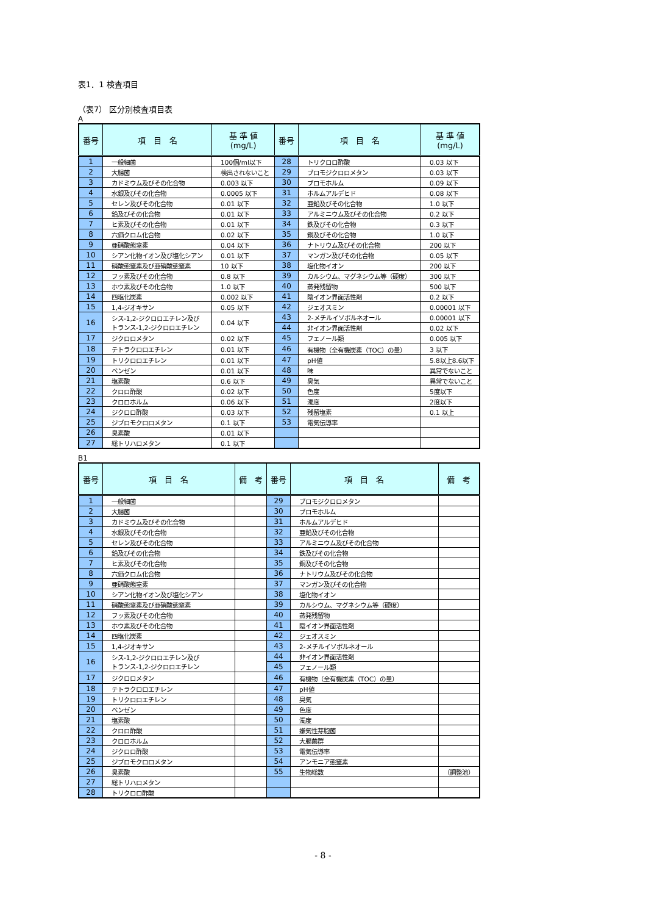表1．1 検査項目
（表7） 区分別検査項目表
A
| 番号 | 項 目 名 | 基 準 値 (mg/L) | 番号 | 項 目 名 | 基 準 値 (mg/L) |
| --- | --- | --- | --- | --- | --- |
| 1 | 一般細菌 | 100個/ml以下 | 28 | トリクロロ酢酸 | 0.03 以下 |
| 2 | 大腸菌 | 検出されないこと | 29 | ブロモジクロロメタン | 0.03 以下 |
| 3 | カドミウム及びその化合物 | 0.003 以下 | 30 | ブロモホルム | 0.09 以下 |
| 4 | 水銀及びその化合物 | 0.0005 以下 | 31 | ホルムアルデヒド | 0.08 以下 |
| 5 | セレン及びその化合物 | 0.01 以下 | 32 | 亜鉛及びその化合物 | 1.0 以下 |
| 6 | 鉛及びその化合物 | 0.01 以下 | 33 | アルミニウム及びその化合物 | 0.2 以下 |
| 7 | ヒ素及びその化合物 | 0.01 以下 | 34 | 鉄及びその化合物 | 0.3 以下 |
| 8 | 六価クロム化合物 | 0.02 以下 | 35 | 銅及びその化合物 | 1.0 以下 |
| 9 | 亜硝酸態窒素 | 0.04 以下 | 36 | ナトリウム及びその化合物 | 200 以下 |
| 10 | シアン化物イオン及び塩化シアン | 0.01 以下 | 37 | マンガン及びその化合物 | 0.05 以下 |
| 11 | 硝酸態窒素及び亜硝酸態窒素 | 10 以下 | 38 | 塩化物イオン | 200 以下 |
| 12 | フッ素及びその化合物 | 0.8 以下 | 39 | カルシウム、マグネシウム等（硬度） | 300 以下 |
| 13 | ホウ素及びその化合物 | 1.0 以下 | 40 | 蒸発残留物 | 500 以下 |
| 14 | 四塩化炭素 | 0.002 以下 | 41 | 陰イオン界面活性剤 | 0.2 以下 |
| 15 | 1,4-ジオキサン | 0.05 以下 | 42 | ジェオスミン | 0.00001 以下 |
| 16 | シス-1,2-ジクロロエチレン及び トランス-1,2-ジクロロエチレン | 0.04 以下 | 43 | 2-メチルイソボルネオール | 0.00001 以下 |
| | | | 44 | 非イオン界面活性剤 | 0.02 以下 |
| 17 | ジクロロメタン | 0.02 以下 | 45 | フェノール類 | 0.005 以下 |
| 18 | テトラクロロエチレン | 0.01 以下 | 46 | 有機物（全有機炭素（TOC）の量） | 3 以下 |
| 19 | トリクロロエチレン | 0.01 以下 | 47 | pH値 | 5.8以上8.6以下 |
| 20 | ベンゼン | 0.01 以下 | 48 | 味 | 異常でないこと |
| 21 | 塩素酸 | 0.6 以下 | 49 | 臭気 | 異常でないこと |
| 22 | クロロ酢酸 | 0.02 以下 | 50 | 色度 | 5度以下 |
| 23 | クロロホルム | 0.06 以下 | 51 | 濁度 | 2度以下 |
| 24 | ジクロロ酢酸 | 0.03 以下 | 52 | 残留塩素 | 0.1 以上 |
| 25 | ジブロモクロロメタン | 0.1 以下 | 53 | 電気伝導率 | |
| 26 | 臭素酸 | 0.01 以下 | | | |
| 27 | 総トリハロメタン | 0.1 以下 | | | |
B1
| 番号 | 項 目 名 | 備 考 | 番号 | 項 目 名 | 備 考 |
| --- | --- | --- | --- | --- | --- |
| 1 | 一般細菌 | | 29 | ブロモジクロロメタン | |
| 2 | 大腸菌 | | 30 | ブロモホルム | |
| 3 | カドミウム及びその化合物 | | 31 | ホルムアルデヒド | |
| 4 | 水銀及びその化合物 | | 32 | 亜鉛及びその化合物 | |
| 5 | セレン及びその化合物 | | 33 | アルミニウム及びその化合物 | |
| 6 | 鉛及びその化合物 | | 34 | 鉄及びその化合物 | |
| 7 | ヒ素及びその化合物 | | 35 | 銅及びその化合物 | |
| 8 | 六価クロム化合物 | | 36 | ナトリウム及びその化合物 | |
| 9 | 亜硝酸態窒素 | | 37 | マンガン及びその化合物 | |
| 10 | シアン化物イオン及び塩化シアン | | 38 | 塩化物イオン | |
| 11 | 硝酸態窒素及び亜硝酸態窒素 | | 39 | カルシウム、マグネシウム等（硬度） | |
| 12 | フッ素及びその化合物 | | 40 | 蒸発残留物 | |
| 13 | ホウ素及びその化合物 | | 41 | 陰イオン界面活性剤 | |
| 14 | 四塩化炭素 | | 42 | ジェオスミン | |
| 15 | 1,4-ジオキサン | | 43 | 2-メチルイソボルネオール | |
| 16 | シス-1,2-ジクロロエチレン及び トランス-1,2-ジクロロエチレン | | 44 | 非イオン界面活性剤 | |
| | | | 45 | フェノール類 | |
| 17 | ジクロロメタン | | 46 | 有機物（全有機炭素（TOC）の量） | |
| 18 | テトラクロロエチレン | | 47 | pH値 | |
| 19 | トリクロロエチレン | | 48 | 臭気 | |
| 20 | ベンゼン | | 49 | 色度 | |
| 21 | 塩素酸 | | 50 | 濁度 | |
| 22 | クロロ酢酸 | | 51 | 嫌気性芽胞菌 | |
| 23 | クロロホルム | | 52 | 大腸菌群 | |
| 24 | ジクロロ酢酸 | | 53 | 電気伝導率 | |
| 25 | ジブロモクロロメタン | | 54 | アンモニア態窒素 | |
| 26 | 臭素酸 | | 55 | 生物総数 | （調整池） |
| 27 | 総トリハロメタン | | | | |
| 28 | トリクロロ酢酸 | | | | |
- 8 -